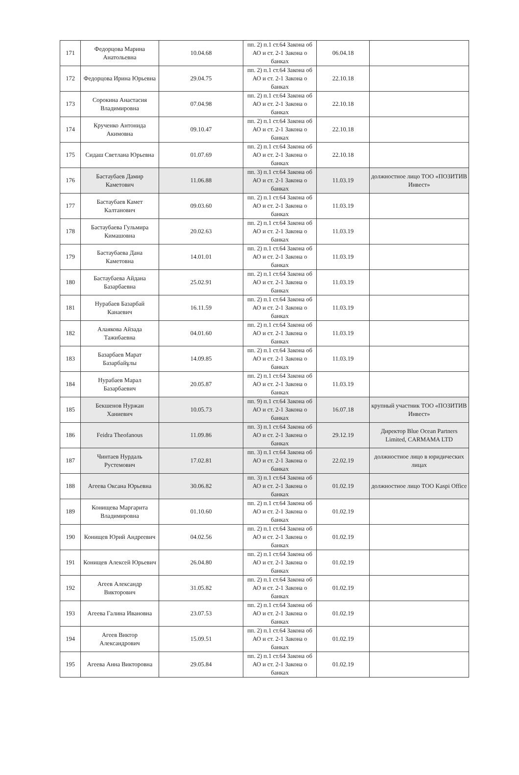| 171 | Федорцова Марина Анатольевна | 10.04.68 | пп. 2) п.1 ст.64 Закона об АО и ст. 2-1 Закона о банках | 06.04.18 | |
| 172 | Федорцова Ирина Юрьевна | 29.04.75 | пп. 2) п.1 ст.64 Закона об АО и ст. 2-1 Закона о банках | 22.10.18 | |
| 173 | Сорокина Анастасия Владимировна | 07.04.98 | пп. 2) п.1 ст.64 Закона об АО и ст. 2-1 Закона о банках | 22.10.18 | |
| 174 | Крученко Антонида Акимовна | 09.10.47 | пп. 2) п.1 ст.64 Закона об АО и ст. 2-1 Закона о банках | 22.10.18 | |
| 175 | Сидаш Светлана Юрьевна | 01.07.69 | пп. 2) п.1 ст.64 Закона об АО и ст. 2-1 Закона о банках | 22.10.18 | |
| 176 | Бастаубаев Дамир Каметович | 11.06.88 | пп. 3) п.1 ст.64 Закона об АО и ст. 2-1 Закона о банках | 11.03.19 | должностное лицо ТОО «ПОЗИТИВ Инвест» |
| 177 | Бастаубаев Камет Калтанович | 09.03.60 | пп. 2) п.1 ст.64 Закона об АО и ст. 2-1 Закона о банках | 11.03.19 | |
| 178 | Бастаубаева Гульмира Кимашовна | 20.02.63 | пп. 2) п.1 ст.64 Закона об АО и ст. 2-1 Закона о банках | 11.03.19 | |
| 179 | Бастаубаева Дана Каметовна | 14.01.01 | пп. 2) п.1 ст.64 Закона об АО и ст. 2-1 Закона о банках | 11.03.19 | |
| 180 | Бастаубаева Айдана Базарбаевна | 25.02.91 | пп. 2) п.1 ст.64 Закона об АО и ст. 2-1 Закона о банках | 11.03.19 | |
| 181 | Нурабаев Базарбай Канаевич | 16.11.59 | пп. 2) п.1 ст.64 Закона об АО и ст. 2-1 Закона о банках | 11.03.19 | |
| 182 | Алаякова Айзада Тажибаевна | 04.01.60 | пп. 2) п.1 ст.64 Закона об АО и ст. 2-1 Закона о банках | 11.03.19 | |
| 183 | Базарбаев Марат Базарбайұлы | 14.09.85 | пп. 2) п.1 ст.64 Закона об АО и ст. 2-1 Закона о банках | 11.03.19 | |
| 184 | Нурабаев Марал Базарбаевич | 20.05.87 | пп. 2) п.1 ст.64 Закона об АО и ст. 2-1 Закона о банках | 11.03.19 | |
| 185 | Бекшенов Нуржан Ханиевич | 10.05.73 | пп. 9) п.1 ст.64 Закона об АО и ст. 2-1 Закона о банках | 16.07.18 | крупный участник ТОО «ПОЗИТИВ Инвест» |
| 186 | Feidra Theofanous | 11.09.86 | пп. 3) п.1 ст.64 Закона об АО и ст. 2-1 Закона о банках | 29.12.19 | Директор Blue Ocean Partners Limited, CARMAMA LTD |
| 187 | Чинтаев Нурдаль Рустемович | 17.02.81 | пп. 3) п.1 ст.64 Закона об АО и ст. 2-1 Закона о банках | 22.02.19 | должностное лицо в юридических лицах |
| 188 | Агеева Оксана Юрьевна | 30.06.82 | пп. 3) п.1 ст.64 Закона об АО и ст. 2-1 Закона о банках | 01.02.19 | должностное лицо ТОО Kaspi Office |
| 189 | Конищева Маргарита Владимировна | 01.10.60 | пп. 2) п.1 ст.64 Закона об АО и ст. 2-1 Закона о банках | 01.02.19 | |
| 190 | Конищев Юрий Андреевич | 04.02.56 | пп. 2) п.1 ст.64 Закона об АО и ст. 2-1 Закона о банках | 01.02.19 | |
| 191 | Конищев Алексей Юрьевич | 26.04.80 | пп. 2) п.1 ст.64 Закона об АО и ст. 2-1 Закона о банках | 01.02.19 | |
| 192 | Агеев Александр Викторович | 31.05.82 | пп. 2) п.1 ст.64 Закона об АО и ст. 2-1 Закона о банках | 01.02.19 | |
| 193 | Агеева Галина Ивановна | 23.07.53 | пп. 2) п.1 ст.64 Закона об АО и ст. 2-1 Закона о банках | 01.02.19 | |
| 194 | Агеев Виктор Александрович | 15.09.51 | пп. 2) п.1 ст.64 Закона об АО и ст. 2-1 Закона о банках | 01.02.19 | |
| 195 | Агеева Анна Викторовна | 29.05.84 | пп. 2) п.1 ст.64 Закона об АО и ст. 2-1 Закона о банках | 01.02.19 | |